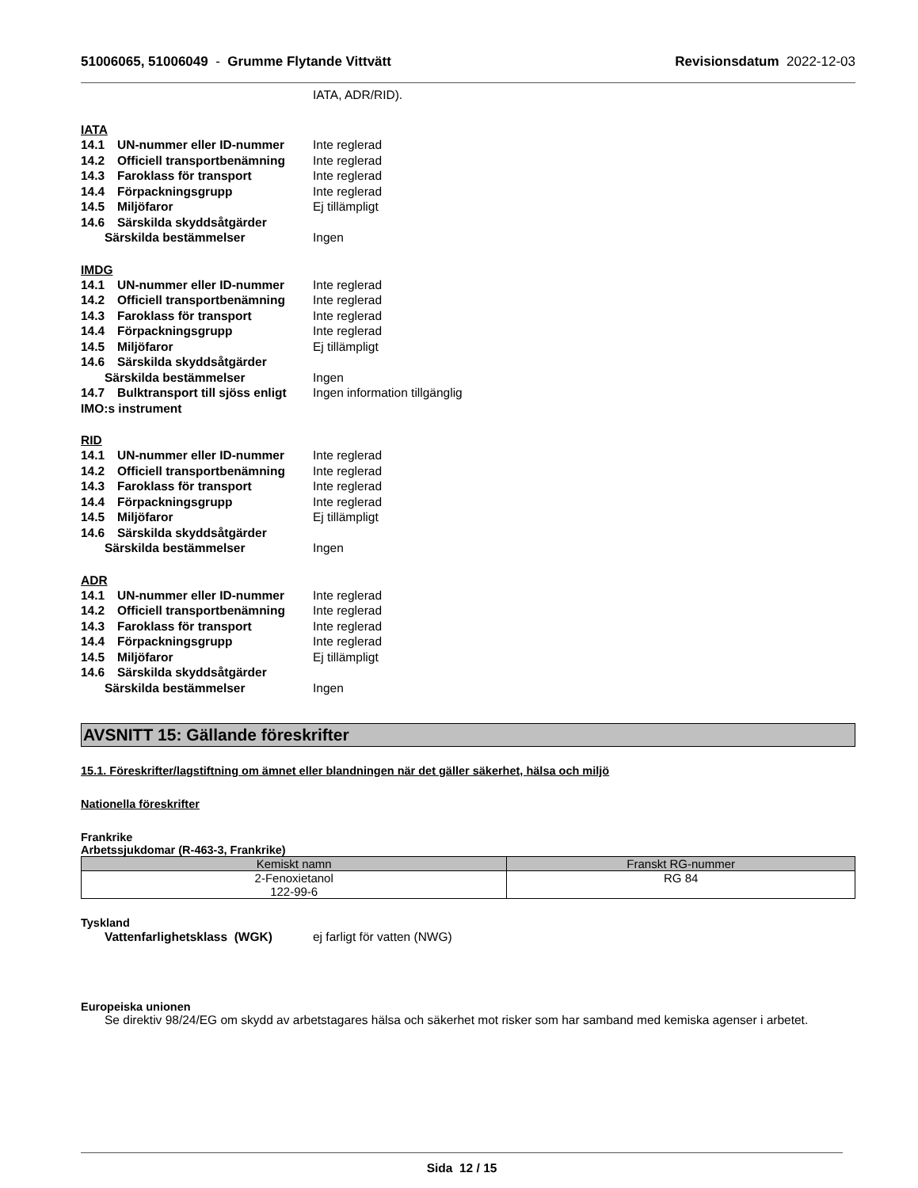51006065, 51006049 - Grumme Flytande Vittvätt Revisionsdatum 2022-12-03
IATA, ADR/RID).
IATA
14.1 UN-nummer eller ID-nummer Inte reglerad
14.2 Officiell transportbenämning Inte reglerad
14.3 Faroklass för transport Inte reglerad
14.4 Förpackningsgrupp Inte reglerad
14.5 Miljöfaror Ej tillämpligt
14.6 Särskilda skyddsåtgärder
Särskilda bestämmelser Ingen
IMDG
14.1 UN-nummer eller ID-nummer Inte reglerad
14.2 Officiell transportbenämning Inte reglerad
14.3 Faroklass för transport Inte reglerad
14.4 Förpackningsgrupp Inte reglerad
14.5 Miljöfaror Ej tillämpligt
14.6 Särskilda skyddsåtgärder
Särskilda bestämmelser Ingen
14.7 Bulktransport till sjöss enligt Ingen information tillgänglig
IMO:s instrument
RID
14.1 UN-nummer eller ID-nummer Inte reglerad
14.2 Officiell transportbenämning Inte reglerad
14.3 Faroklass för transport Inte reglerad
14.4 Förpackningsgrupp Inte reglerad
14.5 Miljöfaror Ej tillämpligt
14.6 Särskilda skyddsåtgärder
Särskilda bestämmelser Ingen
ADR
14.1 UN-nummer eller ID-nummer Inte reglerad
14.2 Officiell transportbenämning Inte reglerad
14.3 Faroklass för transport Inte reglerad
14.4 Förpackningsgrupp Inte reglerad
14.5 Miljöfaror Ej tillämpligt
14.6 Särskilda skyddsåtgärder
Särskilda bestämmelser Ingen
AVSNITT 15: Gällande föreskrifter
15.1. Föreskrifter/lagstiftning om ämnet eller blandningen när det gäller säkerhet, hälsa och miljö
Nationella föreskrifter
Frankrike
Arbetssjukdomar (R-463-3, Frankrike)
| Kemiskt namn | Franskt RG-nummer |
| --- | --- |
| 2-Fenoxietanol 122-99-6 | RG 84 |
Tyskland
Vattenfarlighetsklass (WGK) ej farligt för vatten (NWG)
Europeiska unionen
Se direktiv 98/24/EG om skydd av arbetstagares hälsa och säkerhet mot risker som har samband med kemiska agenser i arbetet.
Sida 12 / 15